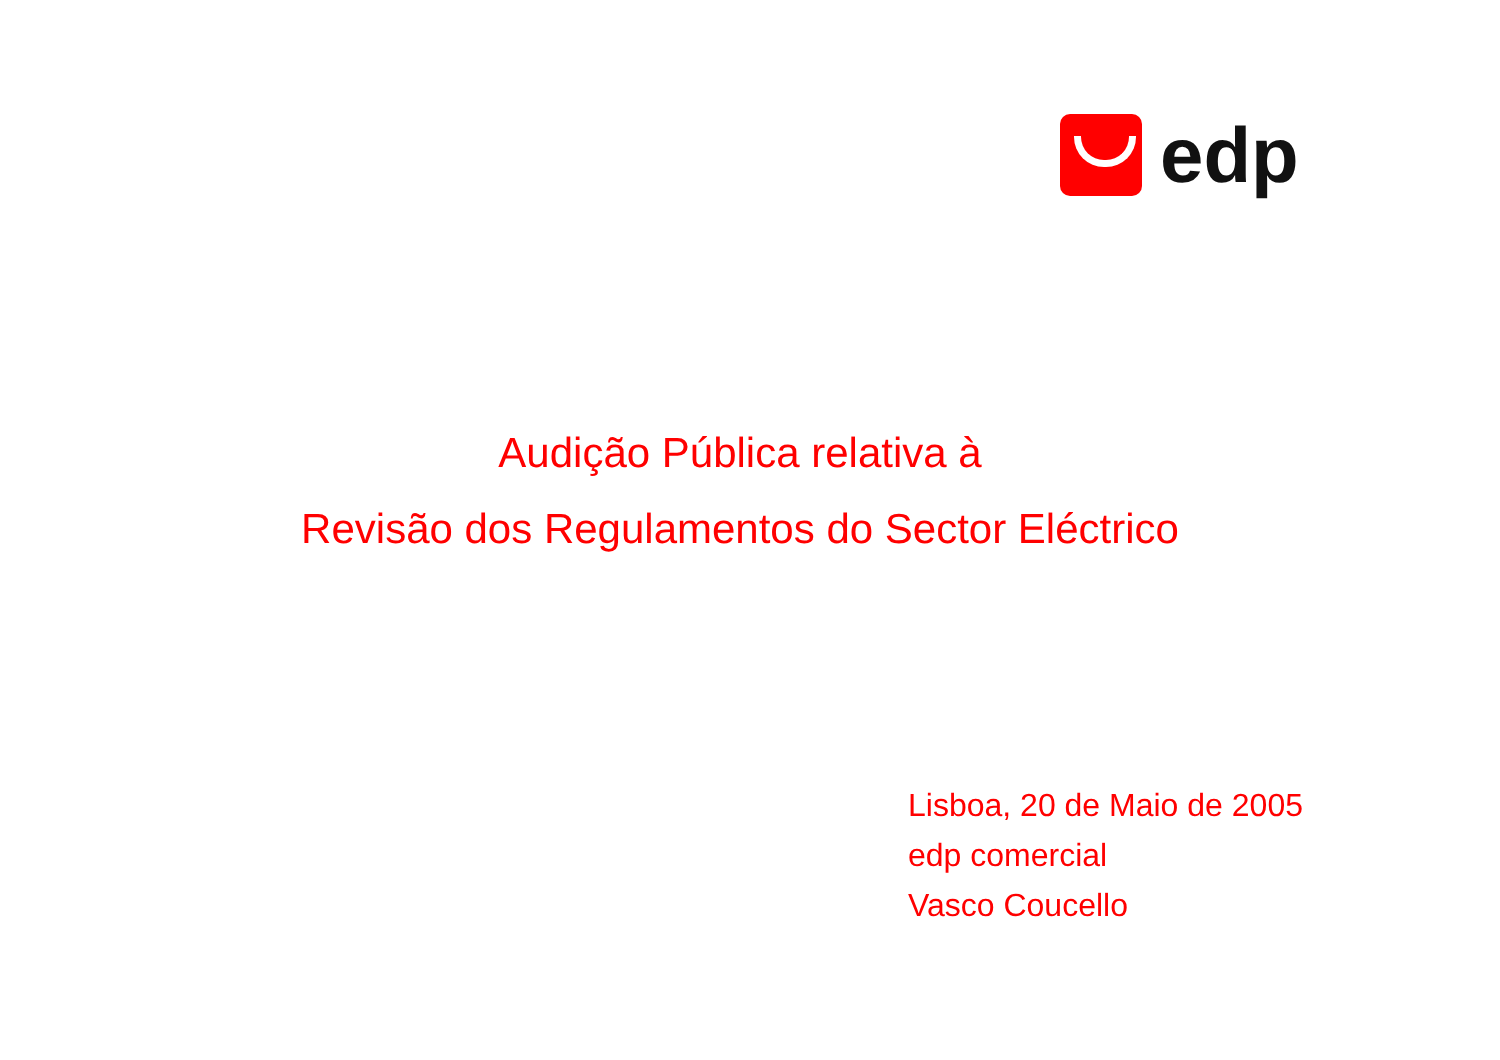edp
Audição Pública relativa à
Revisão dos Regulamentos do Sector Eléctrico
Lisboa, 20 de Maio de 2005
edp comercial
Vasco Coucello